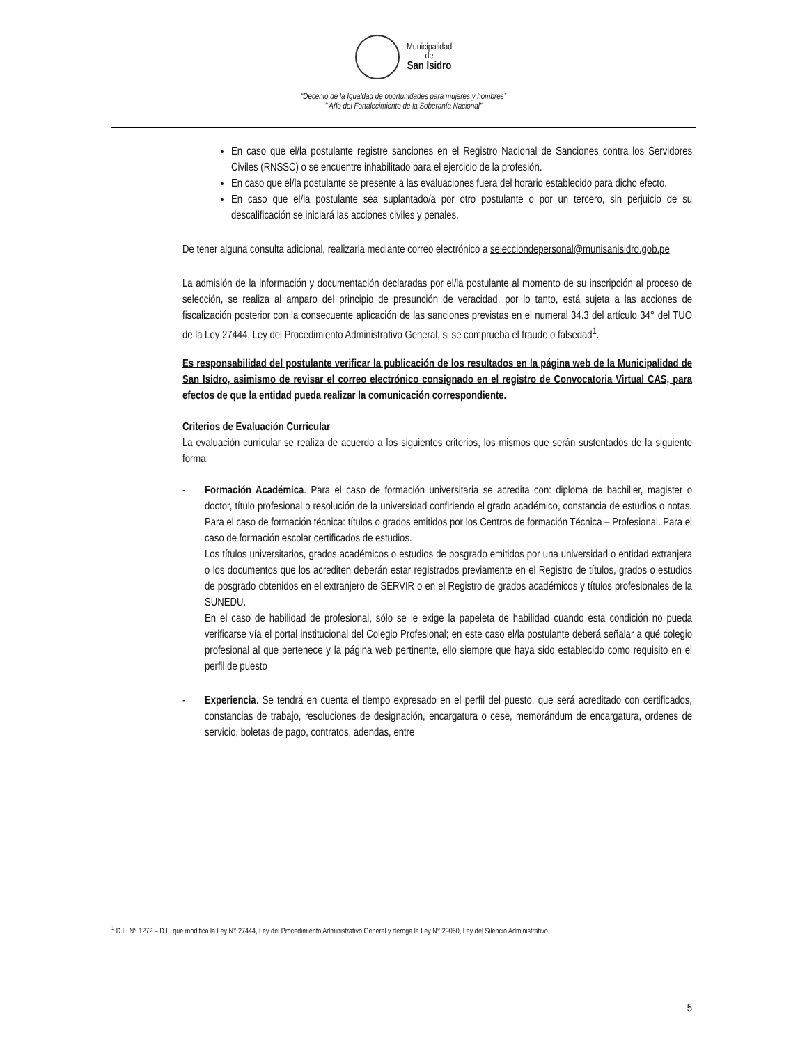Municipalidad
de
San Isidro
“Decenio de la Igualdad de oportunidades para mujeres y hombres”
" Año del Fortalecimiento de la Soberanía Nacional”
En caso que el/la postulante registre sanciones en el Registro Nacional de Sanciones contra los Servidores Civiles (RNSSC) o se encuentre inhabilitado para el ejercicio de la profesión.
En caso que el/la postulante se presente a las evaluaciones fuera del horario establecido para dicho efecto.
En caso que el/la postulante sea suplantado/a por otro postulante o por un tercero, sin perjuicio de su descalificación se iniciará las acciones civiles y penales.
De tener alguna consulta adicional, realizarla mediante correo electrónico a selecciondepersonal@munisanisidro.gob.pe
La admisión de la información y documentación declaradas por el/la postulante al momento de su inscripción al proceso de selección, se realiza al amparo del principio de presunción de veracidad, por lo tanto, está sujeta a las acciones de fiscalización posterior con la consecuente aplicación de las sanciones previstas en el numeral 34.3 del artículo 34° del TUO de la Ley 27444, Ley del Procedimiento Administrativo General, si se comprueba el fraude o falsedad<sup>1</sup>.
Es responsabilidad del postulante verificar la publicación de los resultados en la página web de la Municipalidad de San Isidro, asimismo de revisar el correo electrónico consignado en el registro de Convocatoria Virtual CAS, para efectos de que la entidad pueda realizar la comunicación correspondiente.
Criterios de Evaluación Curricular
La evaluación curricular se realiza de acuerdo a los siguientes criterios, los mismos que serán sustentados de la siguiente forma:
- Formación Académica. Para el caso de formación universitaria se acredita con: diploma de bachiller, magister o doctor, título profesional o resolución de la universidad confiriendo el grado académico, constancia de estudios o notas. Para el caso de formación técnica: títulos o grados emitidos por los Centros de formación Técnica – Profesional. Para el caso de formación escolar certificados de estudios.
Los títulos universitarios, grados académicos o estudios de posgrado emitidos por una universidad o entidad extranjera o los documentos que los acrediten deberán estar registrados previamente en el Registro de títulos, grados o estudios de posgrado obtenidos en el extranjero de SERVIR o en el Registro de grados académicos y títulos profesionales de la SUNEDU.
En el caso de habilidad de profesional, sólo se le exige la papeleta de habilidad cuando esta condición no pueda verificarse vía el portal institucional del Colegio Profesional; en este caso el/la postulante deberá señalar a qué colegio profesional al que pertenece y la página web pertinente, ello siempre que haya sido establecido como requisito en el perfil de puesto
- Experiencia. Se tendrá en cuenta el tiempo expresado en el perfil del puesto, que será acreditado con certificados, constancias de trabajo, resoluciones de designación, encargatura o cese, memorándum de encargatura, ordenes de servicio, boletas de pago, contratos, adendas, entre
<sup>1</sup> D.L. N° 1272 – D.L. que modifica la Ley N° 27444, Ley del Procedimiento Administrativo General y deroga la Ley N° 29060, Ley del Silencio Administrativo.
5